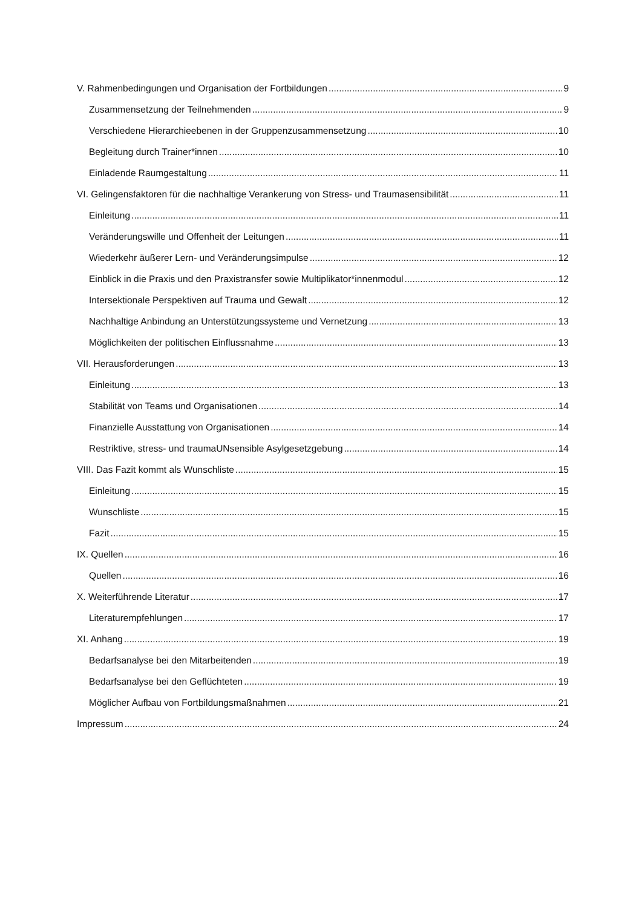V. Rahmenbedingungen und Organisation der Fortbildungen 9
Zusammensetzung der Teilnehmenden 9
Verschiedene Hierarchieebenen in der Gruppenzusammensetzung 10
Begleitung durch Trainer*innen 10
Einladende Raumgestaltung 11
VI. Gelingensfaktoren für die nachhaltige Verankerung von Stress- und Traumasensibilität 11
Einleitung 11
Veränderungswille und Offenheit der Leitungen 11
Wiederkehr äußerer Lern- und Veränderungsimpulse 12
Einblick in die Praxis und den Praxistransfer sowie Multiplikator*innenmodul 12
Intersektionale Perspektiven auf Trauma und Gewalt 12
Nachhaltige Anbindung an Unterstützungssysteme und Vernetzung 13
Möglichkeiten der politischen Einflussnahme 13
VII. Herausforderungen 13
Einleitung 13
Stabilität von Teams und Organisationen 14
Finanzielle Ausstattung von Organisationen 14
Restriktive, stress- und traumaUNsensible Asylgesetzgebung 14
VIII. Das Fazit kommt als Wunschliste 15
Einleitung 15
Wunschliste 15
Fazit 15
IX. Quellen 16
Quellen 16
X. Weiterführende Literatur 17
Literaturempfehlungen 17
XI. Anhang 19
Bedarfsanalyse bei den Mitarbeitenden 19
Bedarfsanalyse bei den Geflüchteten 19
Möglicher Aufbau von Fortbildungsmaßnahmen 21
Impressum 24